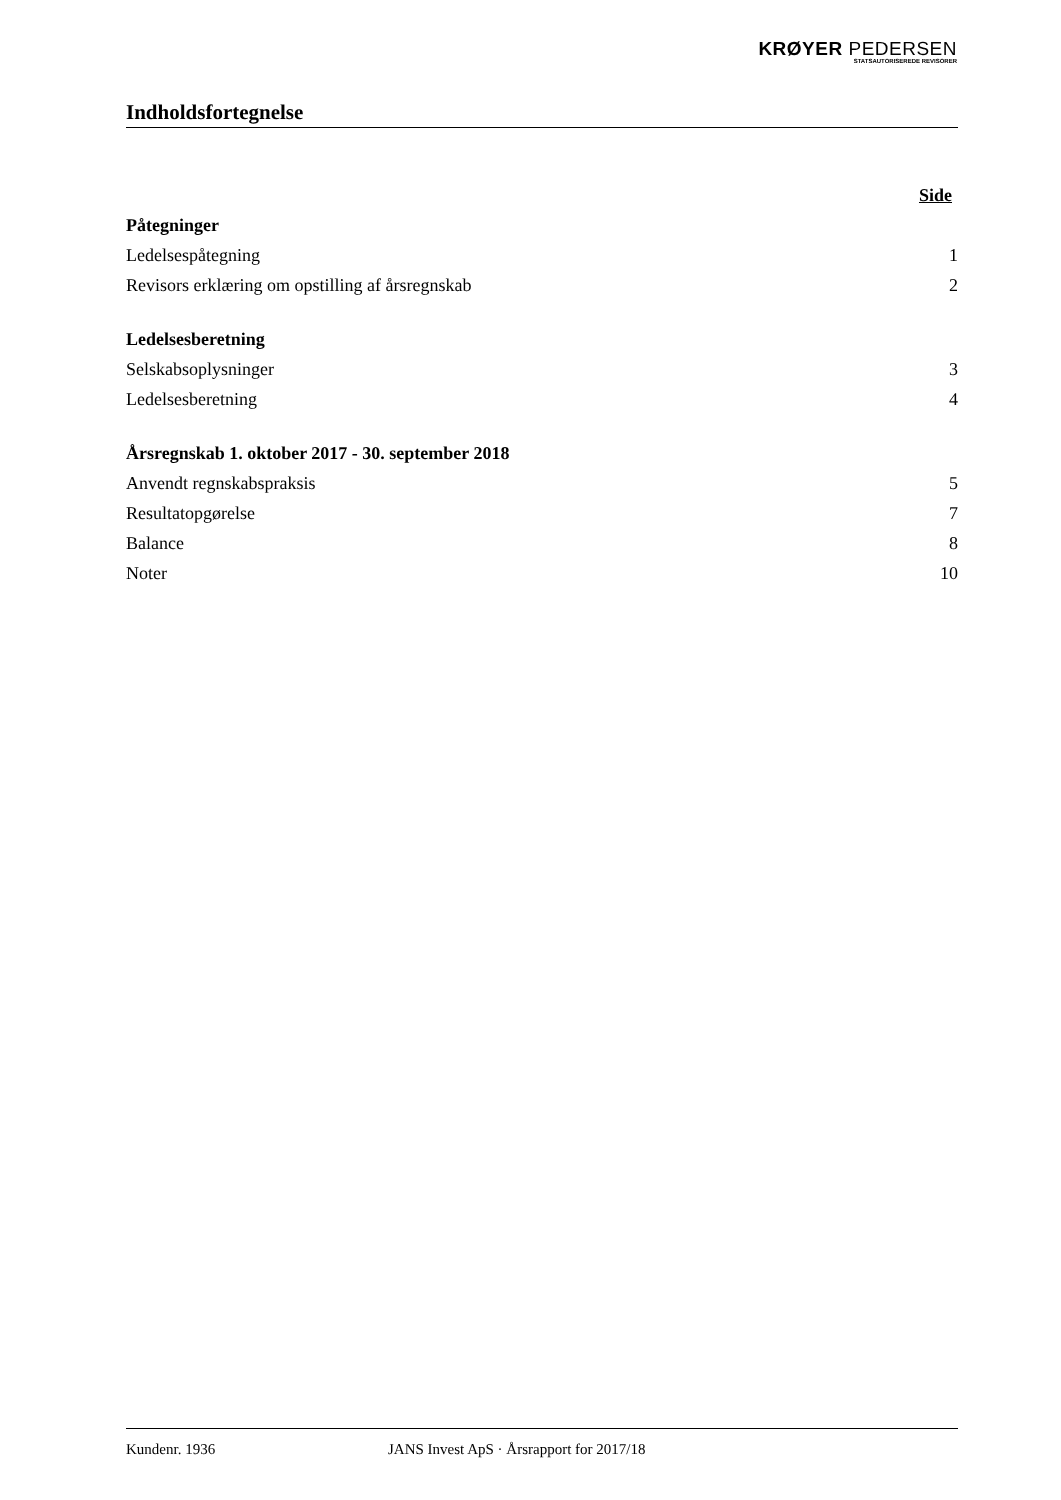KRØYER PEDERSEN
STATSAUTORISEREDE REVISORER
Indholdsfortegnelse
Side
Påtegninger
Ledelsespåtegning 1
Revisors erklæring om opstilling af årsregnskab 2
Ledelsesberetning
Selskabsoplysninger 3
Ledelsesberetning 4
Årsregnskab 1. oktober 2017 - 30. september 2018
Anvendt regnskabspraksis 5
Resultatopgørelse 7
Balance 8
Noter 10
Kundenr. 1936 JANS Invest ApS · Årsrapport for 2017/18